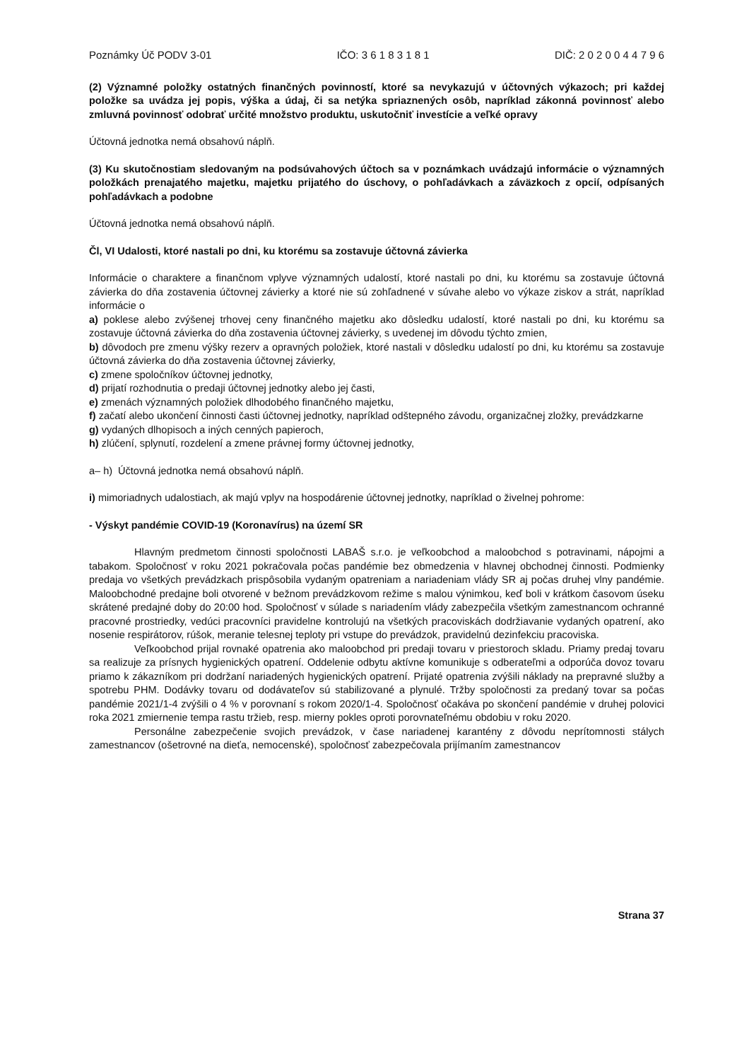Poznámky Úč PODV 3-01 IČO: 3 6 1 8 3 1 8 1 DIČ: 2 0 2 0 0 4 4 7 9 6
(2) Významné položky ostatných finančných povinností, ktoré sa nevykazujú v účtovných výkazoch; pri každej položke sa uvádza jej popis, výška a údaj, či sa netýka spriaznených osôb, napríklad zákonná povinnosť alebo zmluvná povinnosť odobrať určité množstvo produktu, uskutočniť investície a veľké opravy
Účtovná jednotka nemá obsahovú náplň.
(3) Ku skutočnostiam sledovaným na podsúvahových účtoch sa v poznámkach uvádzajú informácie o významných položkách prenajatého majetku, majetku prijatého do úschovy, o pohľadávkach a záväzkoch z opcií, odpísaných pohľadávkach a podobne
Účtovná jednotka nemá obsahovú náplň.
Čl, VI Udalosti, ktoré nastali po dni, ku ktorému sa zostavuje účtovná závierka
Informácie o charaktere a finančnom vplyve významných udalostí, ktoré nastali po dni, ku ktorému sa zostavuje účtovná závierka do dňa zostavenia účtovnej závierky a ktoré nie sú zohľadnené v súvahe alebo vo výkaze ziskov a strát, napríklad informácie o
a) poklese alebo zvýšenej trhovej ceny finančného majetku ako dôsledku udalostí, ktoré nastali po dni, ku ktorému sa zostavuje účtovná závierka do dňa zostavenia účtovnej závierky, s uvedenej im dôvodu týchto zmien,
b) dôvodoch pre zmenu výšky rezerv a opravných položiek, ktoré nastali v dôsledku udalostí po dni, ku ktorému sa zostavuje účtovná závierka do dňa zostavenia účtovnej závierky,
c) zmene spoločníkov účtovnej jednotky,
d) prijatí rozhodnutia o predaji účtovnej jednotky alebo jej časti,
e) zmenách významných položiek dlhodobého finančného majetku,
f) začatí alebo ukončení činnosti časti účtovnej jednotky, napríklad odštepného závodu, organizačnej zložky, prevádzkarne
g) vydaných dlhopisoch a iných cenných papieroch,
h) zlúčení, splynutí, rozdelení a zmene právnej formy účtovnej jednotky,
a– h) Účtovná jednotka nemá obsahovú náplň.
i) mimoriadnych udalostiach, ak majú vplyv na hospodárenie účtovnej jednotky, napríklad o živelnej pohrome:
- Výskyt pandémie COVID-19 (Koronavírus) na území SR
Hlavným predmetom činnosti spoločnosti LABAŠ s.r.o. je veľkoobchod a maloobchod s potravinami, nápojmi a tabakom. Spoločnosť v roku 2021 pokračovala počas pandémie bez obmedzenia v hlavnej obchodnej činnosti. Podmienky predaja vo všetkých prevádzkach prispôsobila vydaným opatreniam a nariadeniam vlády SR aj počas druhej vlny pandémie. Maloobchodné predajne boli otvorené v bežnom prevádzkovom režime s malou výnimkou, keď boli v krátkom časovom úseku skrátené predajné doby do 20:00 hod. Spoločnosť v súlade s nariadením vlády zabezpečila všetkým zamestnancom ochranné pracovné prostriedky, vedúci pracovníci pravidelne kontrolujú na všetkých pracoviskách dodržiavanie vydaných opatrení, ako nosenie respirátorov, rúšok, meranie telesnej teploty pri vstupe do prevádzok, pravidelnú dezinfekciu pracoviska.
Veľkoobchod prijal rovnaké opatrenia ako maloobchod pri predaji tovaru v priestoroch skladu. Priamy predaj tovaru sa realizuje za prísnych hygienických opatrení. Oddelenie odbytu aktívne komunikuje s odberateľmi a odporúča dovoz tovaru priamo k zákazníkom pri dodržaní nariadených hygienických opatrení. Prijaté opatrenia zvýšili náklady na prepravné služby a spotrebu PHM. Dodávky tovaru od dodávateľov sú stabilizované a plynulé. Tržby spoločnosti za predaný tovar sa počas pandémie 2021/1-4 zvýšili o 4 % v porovnaní s rokom 2020/1-4. Spoločnosť očakáva po skončení pandémie v druhej polovici roka 2021 zmiernenie tempa rastu tržieb, resp. mierny pokles oproti porovnateľnému obdobiu v roku 2020.
Personálne zabezpečenie svojich prevádzok, v čase nariadenej karantény z dôvodu neprítomnosti stálych zamestnancov (ošetrovné na dieťa, nemocenské), spoločnosť zabezpečovala prijímaním zamestnancov
Strana 37